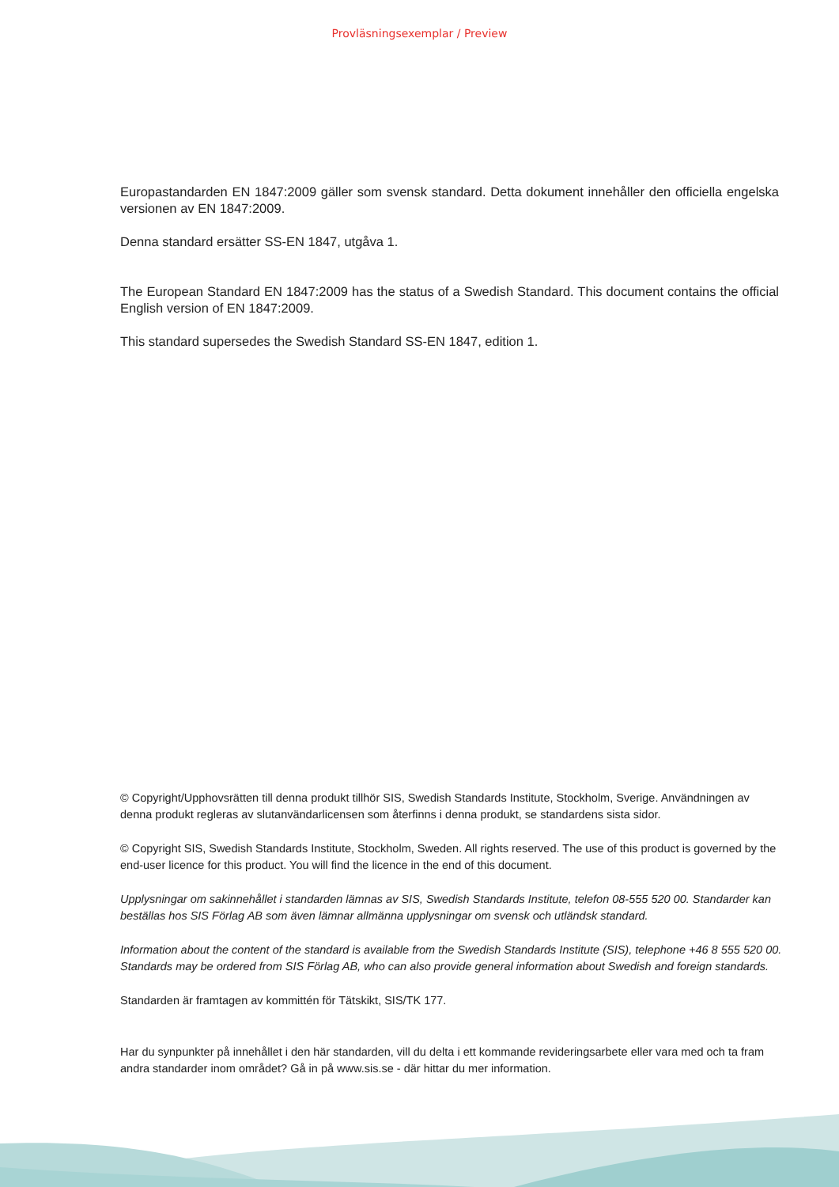Provläsningsexemplar / Preview
Europastandarden EN 1847:2009 gäller som svensk standard. Detta dokument innehåller den officiella engelska versionen av EN 1847:2009.
Denna standard ersätter SS-EN 1847, utgåva 1.
The European Standard EN 1847:2009 has the status of a Swedish Standard. This document contains the official English version of EN 1847:2009.
This standard supersedes the Swedish Standard SS-EN 1847, edition 1.
© Copyright/Upphovsrätten till denna produkt tillhör SIS, Swedish Standards Institute, Stockholm, Sverige. Användningen av denna produkt regleras av slutanvändarlicensen som återfinns i denna produkt, se standardens sista sidor.
© Copyright SIS, Swedish Standards Institute, Stockholm, Sweden. All rights reserved. The use of this product is governed by the end-user licence for this product. You will find the licence in the end of this document.
Upplysningar om sakinnehållet i standarden lämnas av SIS, Swedish Standards Institute, telefon 08-555 520 00. Standarder kan beställas hos SIS Förlag AB som även lämnar allmänna upplysningar om svensk och utländsk standard.
Information about the content of the standard is available from the Swedish Standards Institute (SIS), telephone +46 8 555 520 00. Standards may be ordered from SIS Förlag AB, who can also provide general information about Swedish and foreign standards.
Standarden är framtagen av kommittén för Tätskikt, SIS/TK 177.
Har du synpunkter på innehållet i den här standarden, vill du delta i ett kommande revideringsarbete eller vara med och ta fram andra standarder inom området? Gå in på www.sis.se - där hittar du mer information.